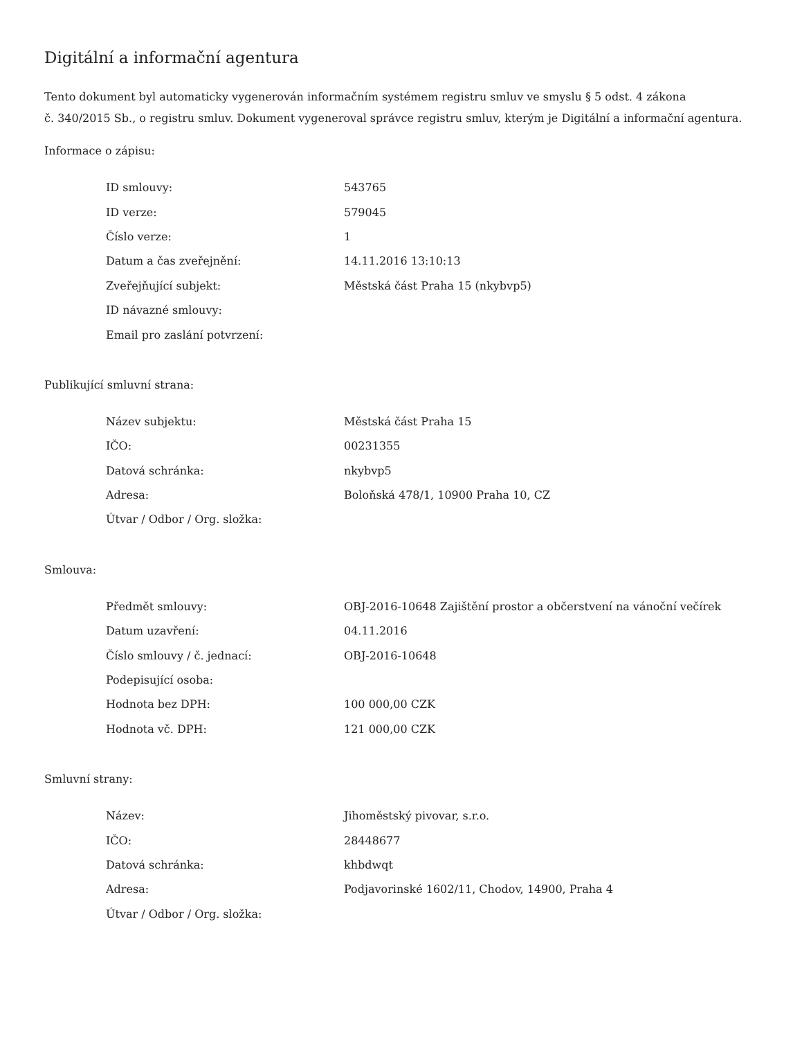Digitální a informační agentura
Tento dokument byl automaticky vygenerován informačním systémem registru smluv ve smyslu § 5 odst. 4 zákona
č. 340/2015 Sb., o registru smluv. Dokument vygeneroval správce registru smluv, kterým je Digitální a informační agentura.
Informace o zápisu:
| ID smlouvy: | 543765 |
| ID verze: | 579045 |
| Číslo verze: | 1 |
| Datum a čas zveřejnění: | 14.11.2016 13:10:13 |
| Zveřejňující subjekt: | Městská část Praha 15 (nkybvp5) |
| ID návazné smlouvy: | |
| Email pro zaslání potvrzení: | |
Publikující smluvní strana:
| Název subjektu: | Městská část Praha 15 |
| IČO: | 00231355 |
| Datová schránka: | nkybvp5 |
| Adresa: | Boloňská 478/1, 10900 Praha 10, CZ |
| Útvar / Odbor / Org. složka: | |
Smlouva:
| Předmět smlouvy: | OBJ-2016-10648 Zajištění prostor a občerstvení na vánoční večírek |
| Datum uzavření: | 04.11.2016 |
| Číslo smlouvy / č. jednací: | OBJ-2016-10648 |
| Podepisující osoba: | |
| Hodnota bez DPH: | 100 000,00 CZK |
| Hodnota vč. DPH: | 121 000,00 CZK |
Smluvní strany:
| Název: | Jihoměstský pivovar, s.r.o. |
| IČO: | 28448677 |
| Datová schránka: | khbdwqt |
| Adresa: | Podjavorinské 1602/11, Chodov, 14900, Praha 4 |
| Útvar / Odbor / Org. složka: | |